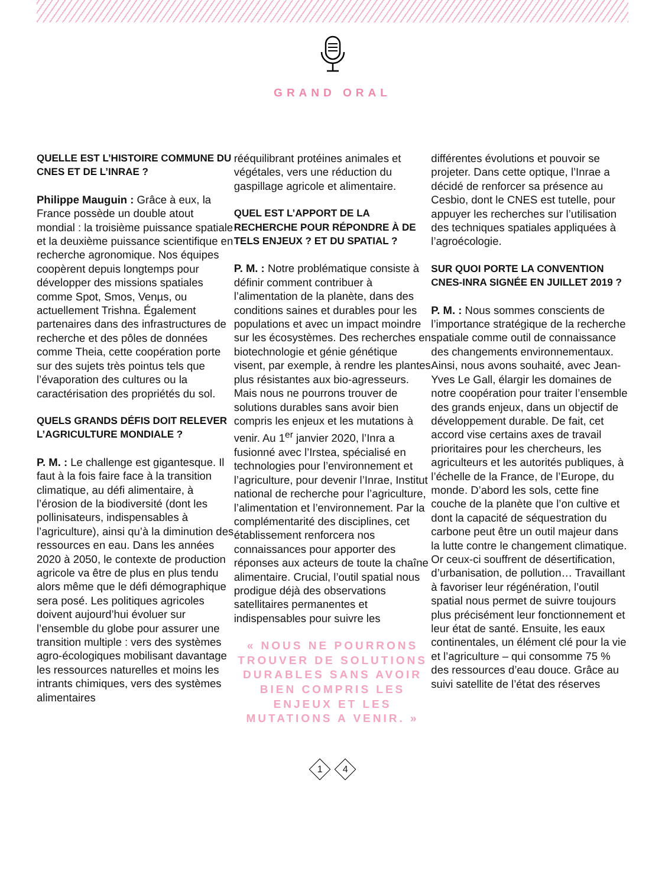GRAND ORAL
QUELLE EST L’HISTOIRE COMMUNE DU CNES ET DE L’INRAE ?
Philippe Mauguin : Grâce à eux, la France possède un double atout mondial : la troisième puissance spatiale et la deuxième puissance scientifique en recherche agronomique. Nos équipes coopèrent depuis longtemps pour développer des missions spatiales comme Spot, Smos, Venµs, ou actuellement Trishna. Également partenaires dans des infrastructures de recherche et des pôles de données comme Theia, cette coopération porte sur des sujets très pointus tels que l’évaporation des cultures ou la caractérisation des propriétés du sol.
QUELS GRANDS DÉFIS DOIT RELEVER L’AGRICULTURE MONDIALE ?
P. M. : Le challenge est gigantesque. Il faut à la fois faire face à la transition climatique, au défi alimentaire, à l’érosion de la biodiversité (dont les pollinisateurs, indispensables à l’agriculture), ainsi qu’à la diminution des ressources en eau. Dans les années 2020 à 2050, le contexte de production agricole va être de plus en plus tendu alors même que le défi démographique sera posé. Les politiques agricoles doivent aujourd’hui évoluer sur l’ensemble du globe pour assurer une transition multiple : vers des systèmes agro-écologiques mobilisant davantage les ressources naturelles et moins les intrants chimiques, vers des systèmes alimentaires
rééquilibrant protéines animales et végétales, vers une réduction du gaspillage agricole et alimentaire.
QUEL EST L’APPORT DE LA RECHERCHE POUR RÉPONDRE À DE TELS ENJEUX ? ET DU SPATIAL ?
P. M. : Notre problématique consiste à définir comment contribuer à l’alimentation de la planète, dans des conditions saines et durables pour les populations et avec un impact moindre sur les écosystèmes. Des recherches en biotechnologie et génie génétique visent, par exemple, à rendre les plantes plus résistantes aux bio-agresseurs. Mais nous ne pourrons trouver de solutions durables sans avoir bien compris les enjeux et les mutations à venir. Au 1<sup>er</sup> janvier 2020, l’Inra a fusionné avec l’Irstea, spécialisé en technologies pour l’environnement et l’agriculture, pour devenir l’Inrae, Institut national de recherche pour l’agriculture, l’alimentation et l’environnement. Par la complémentarité des disciplines, cet établissement renforcera nos connaissances pour apporter des réponses aux acteurs de toute la chaîne alimentaire. Crucial, l’outil spatial nous prodigue déjà des observations satellitaires permanentes et indispensables pour suivre les
« NOUS NE POURRONS TROUVER DE SOLUTIONS DURABLES SANS AVOIR BIEN COMPRIS LES ENJEUX ET LES MUTATIONS A VENIR. »
différentes évolutions et pouvoir se projeter. Dans cette optique, l’Inrae a décidé de renforcer sa présence au Cesbio, dont le CNES est tutelle, pour appuyer les recherches sur l’utilisation des techniques spatiales appliquées à l’agroécologie.
SUR QUOI PORTE LA CONVENTION CNES-INRA SIGNÉE EN JUILLET 2019 ?
P. M. : Nous sommes conscients de l’importance stratégique de la recherche spatiale comme outil de connaissance des changements environnementaux. Ainsi, nous avons souhaité, avec Jean-Yves Le Gall, élargir les domaines de notre coopération pour traiter l’ensemble des grands enjeux, dans un objectif de développement durable. De fait, cet accord vise certains axes de travail prioritaires pour les chercheurs, les agriculteurs et les autorités publiques, à l’échelle de la France, de l’Europe, du monde. D’abord les sols, cette fine couche de la planète que l’on cultive et dont la capacité de séquestration du carbone peut être un outil majeur dans la lutte contre le changement climatique. Or ceux-ci souffrent de désertification, d’urbanisation, de pollution… Travaillant à favoriser leur régénération, l’outil spatial nous permet de suivre toujours plus précisément leur fonctionnement et leur état de santé. Ensuite, les eaux continentales, un élément clé pour la vie et l’agriculture – qui consomme 75 % des ressources d’eau douce. Grâce au suivi satellite de l’état des réserves
1 4